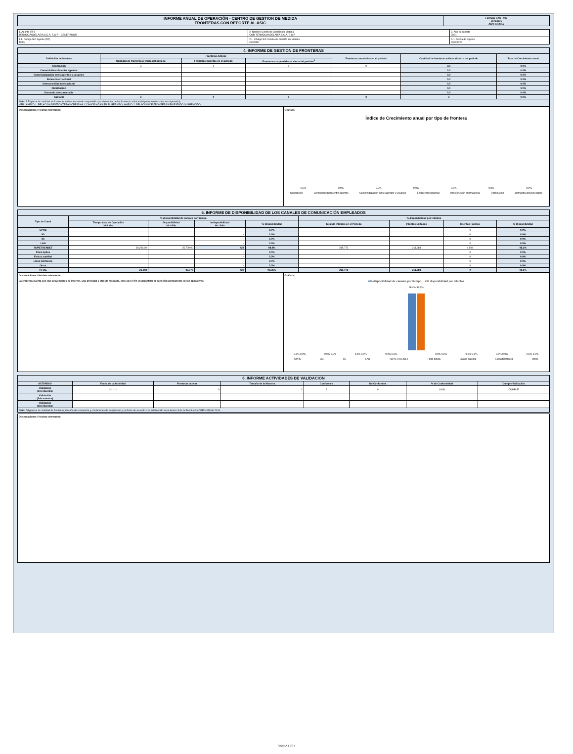| INFORME ANUAL DE OPERACIÓN - CENTRO DE GESTION DE MEDIDA FRONTERAS CON REPORTE AL ASIC | Formato CAC - 007 Versión 1 Abril de 2015 |
| 1. Agente (RF) TERMOCANDELARIA S.C.A. E.S.P. - GENERADOR | 2. Nombre Centro de Gestión de Medida CGM TERMOCANDELARIA S.C.A. E.S.P. | 3. Año de reporte 2021 |
| 1.1. Código SIC Agente (RF) TCIG | 2.1. Código SIC Centro de Gestión de Medida Crc0258 | 3.1. Fecha de reporte 20220222 |
| 4. INFORME DE GESTION DE FRONTERAS | | | | | | |
| Definición de frontera | Fronteras Activas | | | Fronteras canceladas en el periodo | Cantidad de fronteras activas al cierre del periodo | Tasa de Crecimiento anual |
| | Cantidad de fronteras al inicio del periodo | Fronteras inscritas en el periodo | Fronteras suspendidas al cierre del periodo<sup>1</sup> | | | |
| Generación | 3 | 0 | 0 | 0 | 3.0 | 0.0% |
| Comercialización entre agentes | | | | | 0.0 | 0.0% |
| Comercialización entre agentes y usuarios | | | | | 0.0 | 0.0% |
| Enlace Internacional | | | | | 0.0 | 0.0% |
| Interconexión internacional | | | | | 0.0 | 0.0% |
| Distribución | | | | | 0.0 | 0.0% |
| Demanda desconectable | | | | | 0.0 | 0.0% |
| Subtotal | 3 | 0 | 0 | 0 | 3 | 0.0% |
| Nota: 1 Reportar la cantidad de fronteras activas en estado suspendido (no descontar de las fronteras al inicio del periodo o inscritas en el periodo). VER : ANEXO 1. RELACION DE FRONTERAS CREADAS Y CANCELADAS EN EL PERIODO; ANEXO 2. RELACION DE FRONTERAS EN ESTADO SUSPENDIDO | | | | | | |
Observaciones / Hechos relevantes:
Gráficos
Índice de Crecimiento anual por tipo de frontera
0.0% 0.0% 0.0% 0.0% 0.0% 0.0% 0.0%
Generación Comercialización entre agentes Comercialización entre agentes y usuarios Enlace Internacional Interconexión internacional Distribución Demanda desconectable
| 5. INFORME DE DISPONIBILIDAD DE LOS CANALES DE COMUNICACIÓN EMPLEADOS | | | | | | | | |
| Tipo de Canal | % disponibilidad de canales por tiempo | | | | % disponibilidad por intentos | | | |
| | Tiempo total de Operación hh / año | Disponibilidad hh / Año | Indisponibilidad hh / Año | % Disponibilidad | Total de Intentos en el Periodo | Intentos Exitosos | Intentos Fallidos | % Disponibilidad |
| GPRS | | | - | 0.0% | | | 0 | 0.0% |
| 3G | | | - | 0.0% | | | 0 | 0.0% |
| 4G | | | - | 0.0% | | | 0 | 0.0% |
| LAN | | | - | 0.0% | | | 0 | 0.0% |
| TCP/ETHERNET | 26,208.00 | 25,779.00 | 429 | 98.4% | 215,772 | 211,688 | 4,084 | 98.1% |
| Fibra óptica | | | - | 0.0% | | | 0 | 0.0% |
| Enlace satelital | | | - | 0.0% | | | 0 | 0.0% |
| Línea telefónica | | | - | 0.0% | | | 0 | 0.0% |
| Otros | | | - | 0.0% | | | 0 | 0.0% |
| TOTAL | 26,208 | 25,779 | 429 | 98.36% | 215,772 | 211,688 | 0 | 98.1% |
Observaciones / Hechos relevantes:
La empresa cuenta con dos proveedores de internet, uno principal y otro de respaldo, esto con el fin de garantizar la conexión permanente de los aplicativos.
Gráficos
■% disponibilidad de canales por tiempo ■% disponibilidad por intentos
98.4% 98.1%
0.0% 0.0% 0.0% 0.0% 0.0% 0.0% 0.0% 0.0% 0.0% 0.0% 0.0% 0.0% 0.0% 0.0% 0.0% 0.0%
GPRS 3G 4G LAN TCP/ETHERNET Fibra óptica Enlace satelital Línea telefónica Otros
| 6. INFORME ACTIVIDADES DE VALIDACION | | | | | | | |
| ACTIVIDAD | Fecha de la Actividad | Fronteras activas | Tamaño de la Muestra | Conformes | No Conformes | % de Conformidad | Cumple Validación |
| Validación (1ra muestra) | 1/11/21 | 3 | 2 | 2 | 0 | 100% | CUMPLE |
| Validación (2da muestra) | | | | | | | |
| Validación (3ra muestra) | | | | | | | |
| Nota: Diligenciar la cantidad de fronteras, tamaño de la muestra y condiciones de aceptación y rechazo de acuerdo a lo establecido en el Anexo 3 de la Resolución CREG 038 de 2014 | | | | | | | |
Observaciones / Hechos relevantes:
PAGINA 1 DE 4